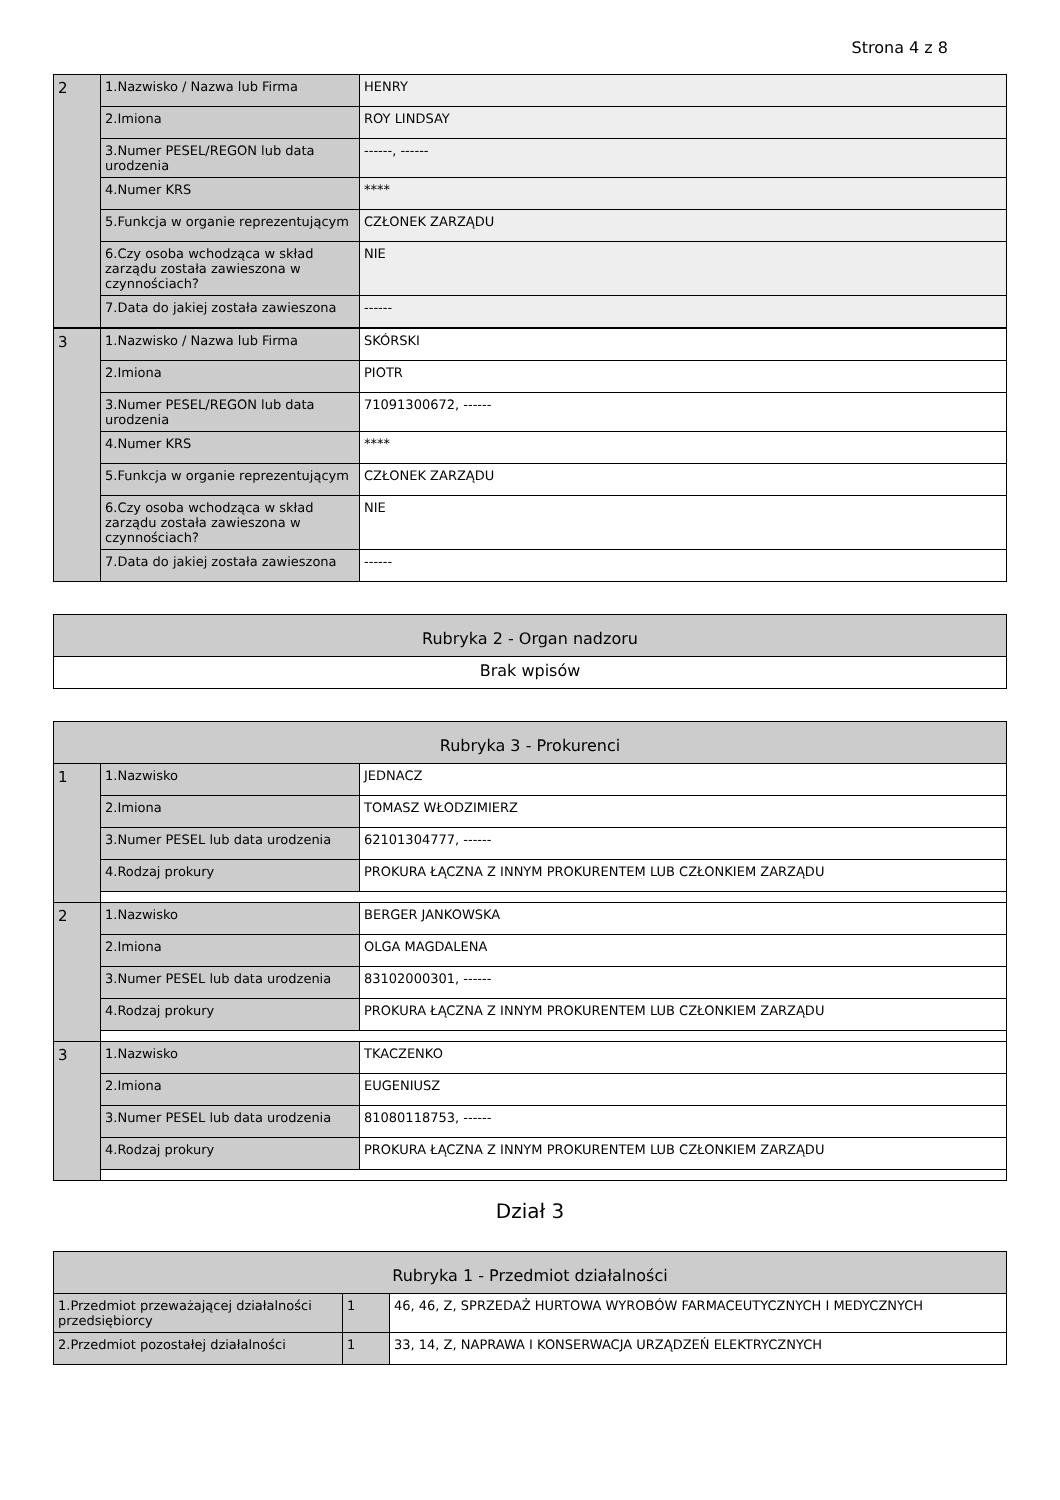Strona 4 z 8
| 2 | 1.Nazwisko / Nazwa lub Firma | HENRY |
| | 2.Imiona | ROY LINDSAY |
| | 3.Numer PESEL/REGON lub data urodzenia | ------, ------ |
| | 4.Numer KRS | **** |
| | 5.Funkcja w organie reprezentującym | CZŁONEK ZARZĄDU |
| | 6.Czy osoba wchodząca w skład zarządu została zawieszona w czynnościach? | NIE |
| | 7.Data do jakiej została zawieszona | ------ |
| 3 | 1.Nazwisko / Nazwa lub Firma | SKÓRSKI |
| | 2.Imiona | PIOTR |
| | 3.Numer PESEL/REGON lub data urodzenia | 71091300672, ------ |
| | 4.Numer KRS | **** |
| | 5.Funkcja w organie reprezentującym | CZŁONEK ZARZĄDU |
| | 6.Czy osoba wchodząca w skład zarządu została zawieszona w czynnościach? | NIE |
| | 7.Data do jakiej została zawieszona | ------ |
| Rubryka 2 - Organ nadzoru |
| Brak wpisów |
| Rubryka 3 - Prokurenci | | |
| 1 | 1.Nazwisko | JEDNACZ |
| | 2.Imiona | TOMASZ WŁODZIMIERZ |
| | 3.Numer PESEL lub data urodzenia | 62101304777, ------ |
| | 4.Rodzaj prokury | PROKURA ŁĄCZNA Z INNYM PROKURENTEM LUB CZŁONKIEM ZARZĄDU |
| 2 | 1.Nazwisko | BERGER JANKOWSKA |
| | 2.Imiona | OLGA MAGDALENA |
| | 3.Numer PESEL lub data urodzenia | 83102000301, ------ |
| | 4.Rodzaj prokury | PROKURA ŁĄCZNA Z INNYM PROKURENTEM LUB CZŁONKIEM ZARZĄDU |
| 3 | 1.Nazwisko | TKACZENKO |
| | 2.Imiona | EUGENIUSZ |
| | 3.Numer PESEL lub data urodzenia | 81080118753, ------ |
| | 4.Rodzaj prokury | PROKURA ŁĄCZNA Z INNYM PROKURENTEM LUB CZŁONKIEM ZARZĄDU |
Dział 3
| Rubryka 1 - Przedmiot działalności | | |
| 1.Przedmiot przeważającej działalności przedsiębiorcy | 1 | 46, 46, Z, SPRZEDAŻ HURTOWA WYROBÓW FARMACEUTYCZNYCH I MEDYCZNYCH |
| 2.Przedmiot pozostałej działalności | 1 | 33, 14, Z, NAPRAWA I KONSERWACJA URZĄDZEŃ ELEKTRYCZNYCH |